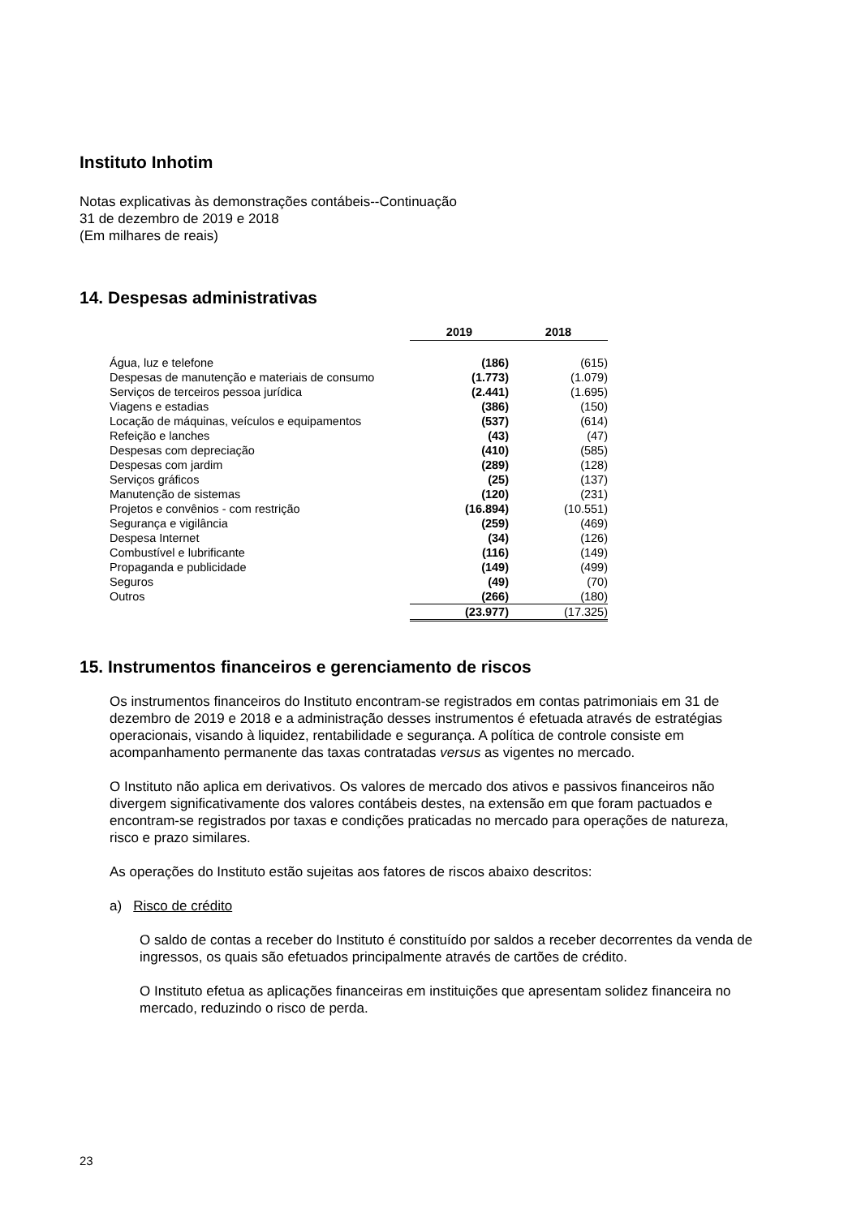Instituto Inhotim
Notas explicativas às demonstrações contábeis--Continuação
31 de dezembro de 2019 e 2018
(Em milhares de reais)
14. Despesas administrativas
| | 2019 | 2018 |
| Água, luz e telefone | (186) | (615) |
| Despesas de manutenção e materiais de consumo | (1.773) | (1.079) |
| Serviços de terceiros pessoa jurídica | (2.441) | (1.695) |
| Viagens e estadias | (386) | (150) |
| Locação de máquinas, veículos e equipamentos | (537) | (614) |
| Refeição e lanches | (43) | (47) |
| Despesas com depreciação | (410) | (585) |
| Despesas com jardim | (289) | (128) |
| Serviços gráficos | (25) | (137) |
| Manutenção de sistemas | (120) | (231) |
| Projetos e convênios - com restrição | (16.894) | (10.551) |
| Segurança e vigilância | (259) | (469) |
| Despesa Internet | (34) | (126) |
| Combustível e lubrificante | (116) | (149) |
| Propaganda e publicidade | (149) | (499) |
| Seguros | (49) | (70) |
| Outros | (266) | (180) |
| | (23.977) | (17.325) |
15. Instrumentos financeiros e gerenciamento de riscos
Os instrumentos financeiros do Instituto encontram-se registrados em contas patrimoniais em 31 de dezembro de 2019 e 2018 e a administração desses instrumentos é efetuada através de estratégias operacionais, visando à liquidez, rentabilidade e segurança. A política de controle consiste em acompanhamento permanente das taxas contratadas versus as vigentes no mercado.
O Instituto não aplica em derivativos. Os valores de mercado dos ativos e passivos financeiros não divergem significativamente dos valores contábeis destes, na extensão em que foram pactuados e encontram-se registrados por taxas e condições praticadas no mercado para operações de natureza, risco e prazo similares.
As operações do Instituto estão sujeitas aos fatores de riscos abaixo descritos:
a) Risco de crédito
O saldo de contas a receber do Instituto é constituído por saldos a receber decorrentes da venda de ingressos, os quais são efetuados principalmente através de cartões de crédito.
O Instituto efetua as aplicações financeiras em instituições que apresentam solidez financeira no mercado, reduzindo o risco de perda.
23